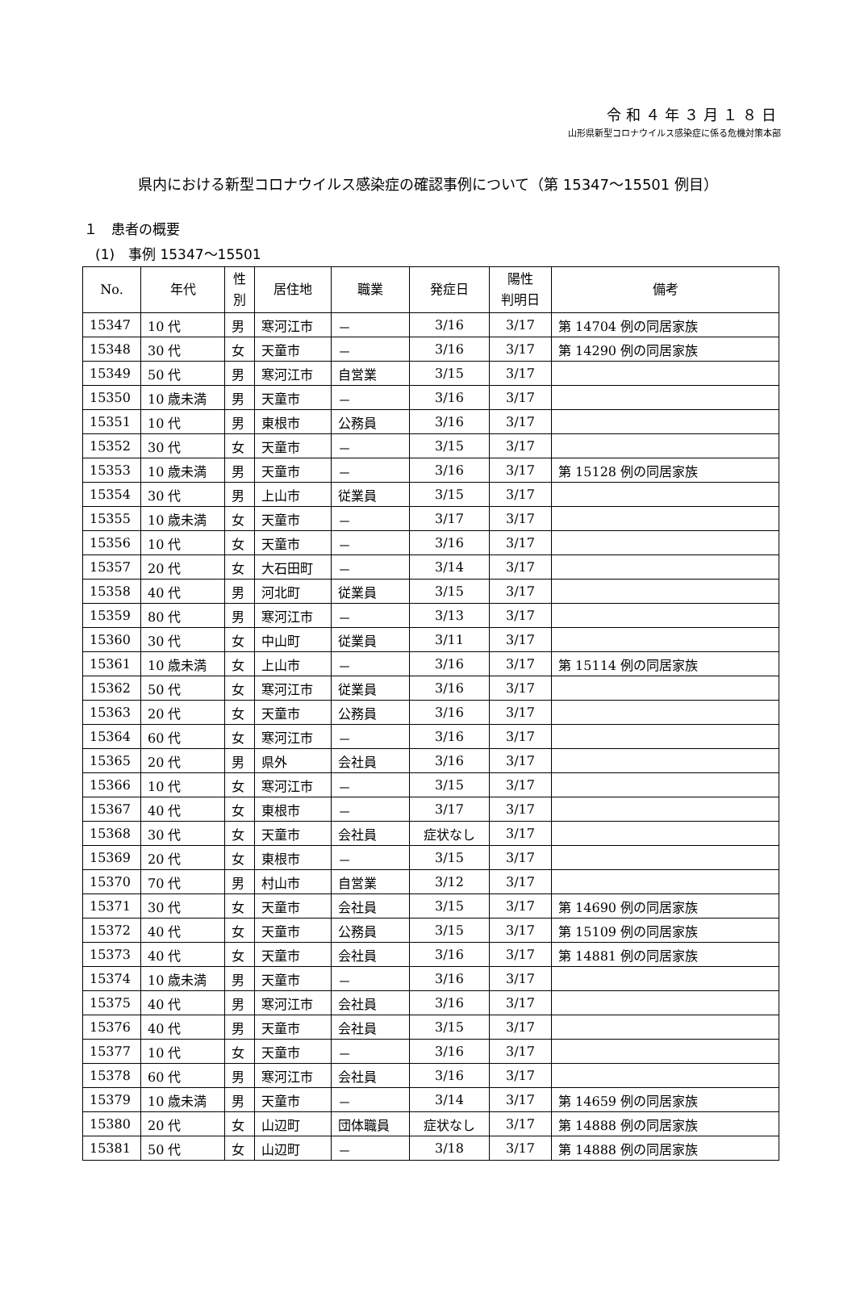令和４年３月１８日
山形県新型コロナウイルス感染症に係る危機対策本部
県内における新型コロナウイルス感染症の確認事例について（第 15347～15501 例目）
１　患者の概要
(1)　事例 15347～15501
| No. | 年代 | 性 別 | 居住地 | 職業 | 発症日 | 陽性 判明日 | 備考 |
| --- | --- | --- | --- | --- | --- | --- | --- |
| 15347 | 10 代 | 男 | 寒河江市 | － | 3/16 | 3/17 | 第 14704 例の同居家族 |
| 15348 | 30 代 | 女 | 天童市 | － | 3/16 | 3/17 | 第 14290 例の同居家族 |
| 15349 | 50 代 | 男 | 寒河江市 | 自営業 | 3/15 | 3/17 | |
| 15350 | 10 歳未満 | 男 | 天童市 | － | 3/16 | 3/17 | |
| 15351 | 10 代 | 男 | 東根市 | 公務員 | 3/16 | 3/17 | |
| 15352 | 30 代 | 女 | 天童市 | － | 3/15 | 3/17 | |
| 15353 | 10 歳未満 | 男 | 天童市 | － | 3/16 | 3/17 | 第 15128 例の同居家族 |
| 15354 | 30 代 | 男 | 上山市 | 従業員 | 3/15 | 3/17 | |
| 15355 | 10 歳未満 | 女 | 天童市 | － | 3/17 | 3/17 | |
| 15356 | 10 代 | 女 | 天童市 | － | 3/16 | 3/17 | |
| 15357 | 20 代 | 女 | 大石田町 | － | 3/14 | 3/17 | |
| 15358 | 40 代 | 男 | 河北町 | 従業員 | 3/15 | 3/17 | |
| 15359 | 80 代 | 男 | 寒河江市 | － | 3/13 | 3/17 | |
| 15360 | 30 代 | 女 | 中山町 | 従業員 | 3/11 | 3/17 | |
| 15361 | 10 歳未満 | 女 | 上山市 | － | 3/16 | 3/17 | 第 15114 例の同居家族 |
| 15362 | 50 代 | 女 | 寒河江市 | 従業員 | 3/16 | 3/17 | |
| 15363 | 20 代 | 女 | 天童市 | 公務員 | 3/16 | 3/17 | |
| 15364 | 60 代 | 女 | 寒河江市 | － | 3/16 | 3/17 | |
| 15365 | 20 代 | 男 | 県外 | 会社員 | 3/16 | 3/17 | |
| 15366 | 10 代 | 女 | 寒河江市 | － | 3/15 | 3/17 | |
| 15367 | 40 代 | 女 | 東根市 | － | 3/17 | 3/17 | |
| 15368 | 30 代 | 女 | 天童市 | 会社員 | 症状なし | 3/17 | |
| 15369 | 20 代 | 女 | 東根市 | － | 3/15 | 3/17 | |
| 15370 | 70 代 | 男 | 村山市 | 自営業 | 3/12 | 3/17 | |
| 15371 | 30 代 | 女 | 天童市 | 会社員 | 3/15 | 3/17 | 第 14690 例の同居家族 |
| 15372 | 40 代 | 女 | 天童市 | 公務員 | 3/15 | 3/17 | 第 15109 例の同居家族 |
| 15373 | 40 代 | 女 | 天童市 | 会社員 | 3/16 | 3/17 | 第 14881 例の同居家族 |
| 15374 | 10 歳未満 | 男 | 天童市 | － | 3/16 | 3/17 | |
| 15375 | 40 代 | 男 | 寒河江市 | 会社員 | 3/16 | 3/17 | |
| 15376 | 40 代 | 男 | 天童市 | 会社員 | 3/15 | 3/17 | |
| 15377 | 10 代 | 女 | 天童市 | － | 3/16 | 3/17 | |
| 15378 | 60 代 | 男 | 寒河江市 | 会社員 | 3/16 | 3/17 | |
| 15379 | 10 歳未満 | 男 | 天童市 | － | 3/14 | 3/17 | 第 14659 例の同居家族 |
| 15380 | 20 代 | 女 | 山辺町 | 団体職員 | 症状なし | 3/17 | 第 14888 例の同居家族 |
| 15381 | 50 代 | 女 | 山辺町 | － | 3/18 | 3/17 | 第 14888 例の同居家族 |